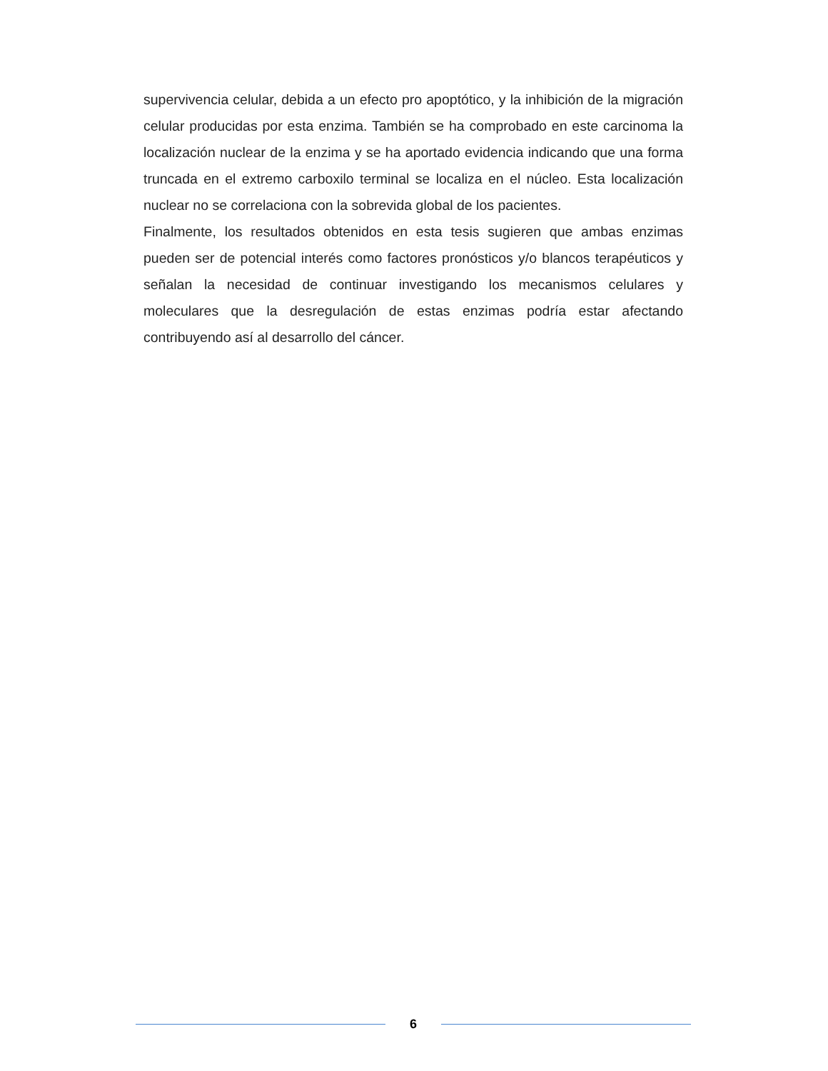supervivencia celular, debida a un efecto pro apoptótico, y la inhibición de la migración celular producidas por esta enzima. También se ha comprobado en este carcinoma la localización nuclear de la enzima y se ha aportado evidencia indicando que una forma truncada en el extremo carboxilo terminal se localiza en el núcleo. Esta localización nuclear no se correlaciona con la sobrevida global de los pacientes.
Finalmente, los resultados obtenidos en esta tesis sugieren que ambas enzimas pueden ser de potencial interés como factores pronósticos y/o blancos terapéuticos y señalan la necesidad de continuar investigando los mecanismos celulares y moleculares que la desregulación de estas enzimas podría estar afectando contribuyendo así al desarrollo del cáncer.
6